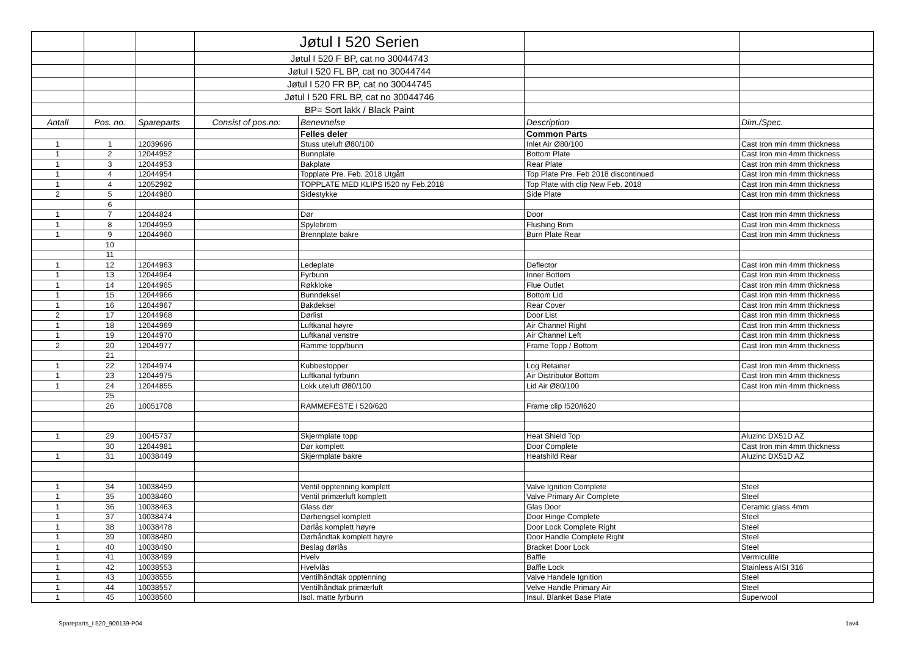| | | | Jøtul I 520 Serien | | | |
| | | | Jøtul I 520 F BP, cat no 30044743 | | | |
| | | | Jøtul I 520 FL BP, cat no 30044744 | | | |
| | | | Jøtul I 520 FR BP, cat no 30044745 | | | |
| | | | Jøtul I 520 FRL BP, cat no 30044746 | | | |
| | | | BP= Sort lakk / Black Paint | | | |
| Antall | Pos. no. | Spareparts | Consist of pos.no: | Benevnelse | Description | Dim./Spec. |
| | | | | Felles deler | Common Parts | |
| 1 | 1 | 12039696 | | Stuss uteluft Ø80/100 | Inlet Air Ø80/100 | Cast Iron min 4mm thickness |
| 1 | 2 | 12044952 | | Bunnplate | Bottom Plate | Cast Iron min 4mm thickness |
| 1 | 3 | 12044953 | | Bakplate | Rear Plate | Cast Iron min 4mm thickness |
| 1 | 4 | 12044954 | | Topplate Pre. Feb. 2018 Utgått | Top Plate Pre. Feb 2018 discontinued | Cast Iron min 4mm thickness |
| 1 | 4 | 12052982 | | TOPPLATE MED KLIPS I520 ny Feb.2018 | Top Plate with clip New Feb. 2018 | Cast Iron min 4mm thickness |
| 2 | 5 | 12044980 | | Sidestykke | Side Plate | Cast Iron min 4mm thickness |
| | 6 | | | | | |
| 1 | 7 | 12044824 | | Dør | Door | Cast Iron min 4mm thickness |
| 1 | 8 | 12044959 | | Spylebrem | Flushing Brim | Cast Iron min 4mm thickness |
| 1 | 9 | 12044960 | | Brennplate bakre | Burn Plate Rear | Cast Iron min 4mm thickness |
| | 10 | | | | | |
| | 11 | | | | | |
| 1 | 12 | 12044963 | | Ledeplate | Deflector | Cast Iron min 4mm thickness |
| 1 | 13 | 12044964 | | Fyrbunn | Inner Bottom | Cast Iron min 4mm thickness |
| 1 | 14 | 12044965 | | Røkkloke | Flue Outlet | Cast Iron min 4mm thickness |
| 1 | 15 | 12044966 | | Bunndeksel | Bottom Lid | Cast Iron min 4mm thickness |
| 1 | 16 | 12044967 | | Bakdeksel | Rear Cover | Cast Iron min 4mm thickness |
| 2 | 17 | 12044968 | | Dørlist | Door List | Cast Iron min 4mm thickness |
| 1 | 18 | 12044969 | | Luftkanal høyre | Air Channel Right | Cast Iron min 4mm thickness |
| 1 | 19 | 12044970 | | Luftkanal venstre | Air Channel Left | Cast Iron min 4mm thickness |
| 2 | 20 | 12044977 | | Ramme topp/bunn | Frame Topp / Bottom | Cast Iron min 4mm thickness |
| | 21 | | | | | |
| 1 | 22 | 12044974 | | Kubbestopper | Log Retainer | Cast Iron min 4mm thickness |
| 1 | 23 | 12044975 | | Luftkanal fyrbunn | Air Distributor Bottom | Cast Iron min 4mm thickness |
| 1 | 24 | 12044855 | | Lokk uteluft Ø80/100 | Lid Air Ø80/100 | Cast Iron min 4mm thickness |
| | 25 | | | | | |
| | 26 | 10051708 | | RAMMEFESTE I 520/620 | Frame clip I520/I620 | |
| 1 | 29 | 10045737 | | Skjermplate topp | Heat Shield Top | Aluzinc DX51D AZ |
| | 30 | 12044981 | | Dør komplett | Door Complete | Cast Iron min 4mm thickness |
| 1 | 31 | 10038449 | | Skjermplate bakre | Heatshild Rear | Aluzinc DX51D AZ |
| 1 | 34 | 10038459 | | Ventil opptenning komplett | Valve Ignition Complete | Steel |
| 1 | 35 | 10038460 | | Ventil primærluft komplett | Valve Primary Air Complete | Steel |
| 1 | 36 | 10038463 | | Glass dør | Glas Door | Ceramic glass 4mm |
| 1 | 37 | 10038474 | | Dørhengsel komplett | Door Hinge Complete | Steel |
| 1 | 38 | 10038478 | | Dørlås komplett høyre | Door Lock Complete Right | Steel |
| 1 | 39 | 10038480 | | Dørhåndtak komplett høyre | Door Handle Complete Right | Steel |
| 1 | 40 | 10038490 | | Beslag dørlås | Bracket Door Lock | Steel |
| 1 | 41 | 10038499 | | Hvelv | Baffle | Vermiculite |
| 1 | 42 | 10038553 | | Hvelvlås | Baffle Lock | Stainless AISI 316 |
| 1 | 43 | 10038555 | | Ventilhåndtak opptenning | Valve Handele Ignition | Steel |
| 1 | 44 | 10038557 | | Ventilhåndtak primærluft | Velve Handle Primary Air | Steel |
| 1 | 45 | 10038560 | | Isol. matte fyrbunn | Insul. Blanket Base Plate | Superwool |
Spareparts_I 520_900139-P04 1av4